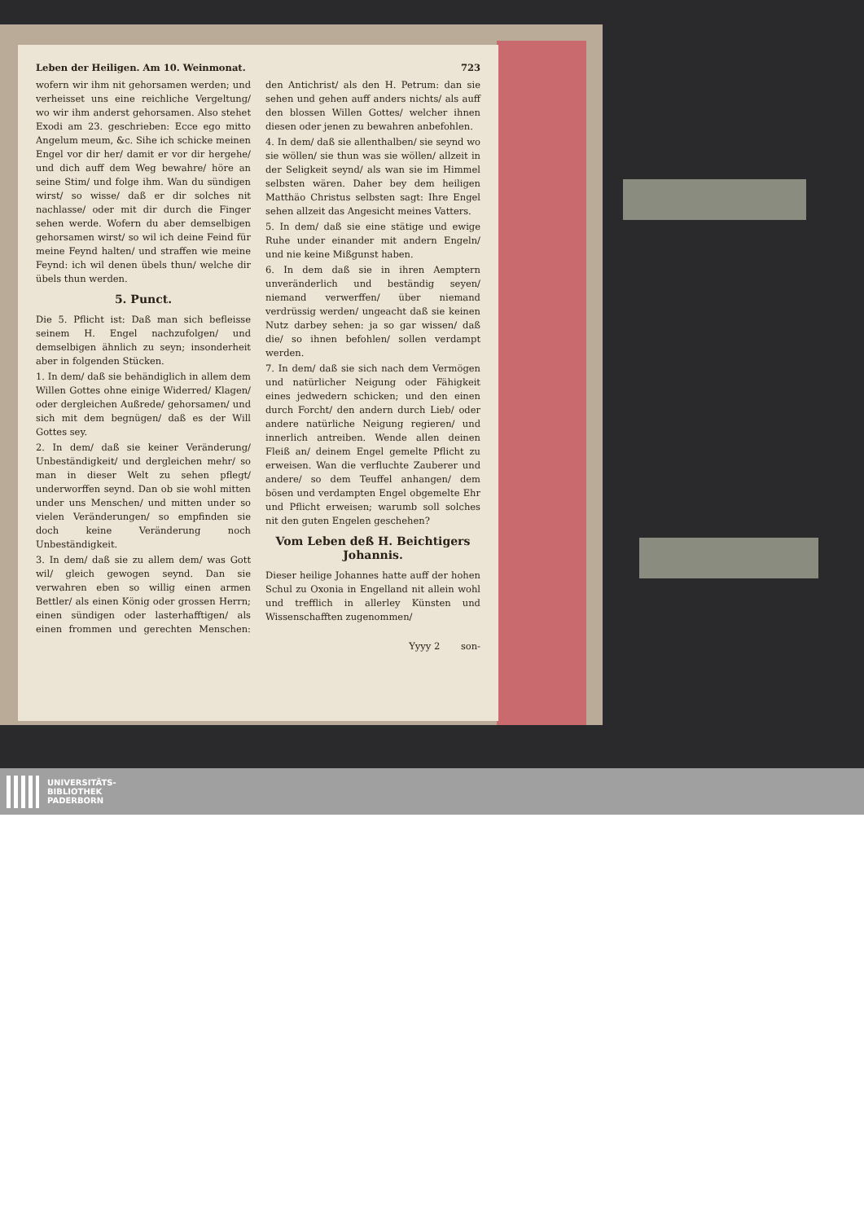Leben der Heiligen. Am 10. Weinmonat. 723
wofern wir ihm nit gehorsamen werden; und verheisset uns eine reichliche Vergeltung/ wo wir ihm anderst gehorsamen. Also stehet Exodi am 23. geschrieben: Ecce ego mitto Angelum meum, &c. Sihe ich schicke meinen Engel vor dir her/ damit er vor dir hergehe/ und dich auff dem Weg bewahre/ höre an seine Stim/ und folge ihm. Wan du sündigen wirst/ so wisse/ daß er dir solches nit nachlasse/ oder mit dir durch die Finger sehen werde. Wofern du aber demselbigen gehorsamen wirst/ so wil ich deine Feind für meine Feynd halten/ und straffen wie meine Feynd: ich wil denen übels thun/ welche dir übels thun werden.
5. Punct.
Die 5. Pflicht ist: Daß man sich befleisse seinem H. Engel nachzufolgen/ und demselbigen ähnlich zu seyn; insonderheit aber in folgenden Stücken.
1. In dem/ daß sie behändiglich in allem dem Willen Gottes ohne einige Widerred/ Klagen/ oder dergleichen Außrede/ gehorsamen/ und sich mit dem begnügen/ daß es der Will Gottes sey.
2. In dem/ daß sie keiner Veränderung/ Unbeständigkeit/ und dergleichen mehr/ so man in dieser Welt zu sehen pflegt/ underworffen seynd. Dan ob sie wohl mitten under uns Menschen/ und mitten under so vielen Veränderungen/ so empfinden sie doch keine Veränderung noch Unbeständigkeit.
3. In dem/ daß sie zu allem dem/ was Gott wil/ gleich gewogen seynd. Dan sie verwahren eben so willig einen armen Bettler/ als einen König oder grossen Herrn; einen sündigen oder lasterhafftigen/ als einen frommen und gerechten Menschen: den Antichrist/ als den H. Petrum: dan sie sehen und gehen auff anders nichts/ als auff den blossen Willen Gottes/ welcher ihnen diesen oder jenen zu bewahren anbefohlen.
4. In dem/ daß sie allenthalben/ sie seynd wo sie wöllen/ sie thun was sie wöllen/ allzeit in der Seligkeit seynd/ als wan sie im Himmel selbsten wären. Daher bey dem heiligen Matthäo Christus selbsten sagt: Ihre Engel sehen allzeit das Angesicht meines Vatters.
5. In dem/ daß sie eine stätige und ewige Ruhe under einander mit andern Engeln/ und nie keine Mißgunst haben.
6. In dem daß sie in ihren Aemptern unveränderlich und beständig seyen/ niemand verwerffen/ über niemand verdrüssig werden/ ungeacht daß sie keinen Nutz darbey sehen: ja so gar wissen/ daß die/ so ihnen befohlen/ sollen verdampt werden.
7. In dem/ daß sie sich nach dem Vermögen und natürlicher Neigung oder Fähigkeit eines jedwedern schicken; und den einen durch Forcht/ den andern durch Lieb/ oder andere natürliche Neigung regieren/ und innerlich antreiben. Wende allen deinen Fleiß an/ deinem Engel gemelte Pflicht zu erweisen. Wan die verfluchte Zauberer und andere/ so dem Teuffel anhangen/ dem bösen und verdampten Engel obgemelte Ehr und Pflicht erweisen; warumb soll solches nit den guten Engelen geschehen?
Vom Leben deß H. Beichtigers Johannis.
Dieser heilige Johannes hatte auff der hohen Schul zu Oxonia in Engelland nit allein wohl und trefflich in allerley Künsten und Wissenschafften zugenommen/
Yyyy 2 son-
UNIVERSITÄTS-
BIBLIOTHEK
PADERBORN